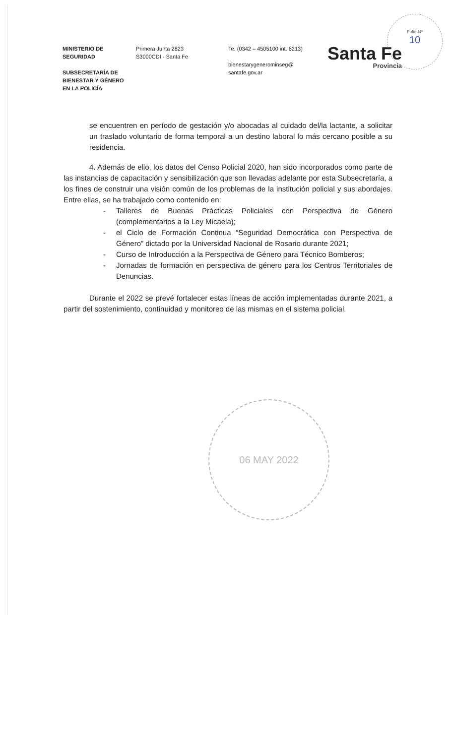Folio Nº
10
MINISTERIO DE
SEGURIDAD
SUBSECRETARÍA DE
BIENESTAR Y GÉNERO
EN LA POLICÍA
Primera Junta 2823
S3000CDI - Santa Fe
Te. (0342 – 4505100 int. 6213)
bienestarygenerominseg@ santafe.gov.ar
Santa Fe
Provincia
se encuentren en período de gestación y/o abocadas al cuidado del/la lactante, a solicitar un traslado voluntario de forma temporal a un destino laboral lo más cercano posible a su residencia.
4. Además de ello, los datos del Censo Policial 2020, han sido incorporados como parte de las instancias de capacitación y sensibilización que son llevadas adelante por esta Subsecretaría, a los fines de construir una visión común de los problemas de la institución policial y sus abordajes. Entre ellas, se ha trabajado como contenido en:
- Talleres de Buenas Prácticas Policiales con Perspectiva de Género (complementarios a la Ley Micaela);
- el Ciclo de Formación Continua “Seguridad Democrática con Perspectiva de Género” dictado por la Universidad Nacional de Rosario durante 2021;
- Curso de Introducción a la Perspectiva de Género para Técnico Bomberos;
- Jornadas de formación en perspectiva de género para los Centros Territoriales de Denuncias.
Durante el 2022 se prevé fortalecer estas líneas de acción implementadas durante 2021, a partir del sostenimiento, continuidad y monitoreo de las mismas en el sistema policial.
06 MAY 2022